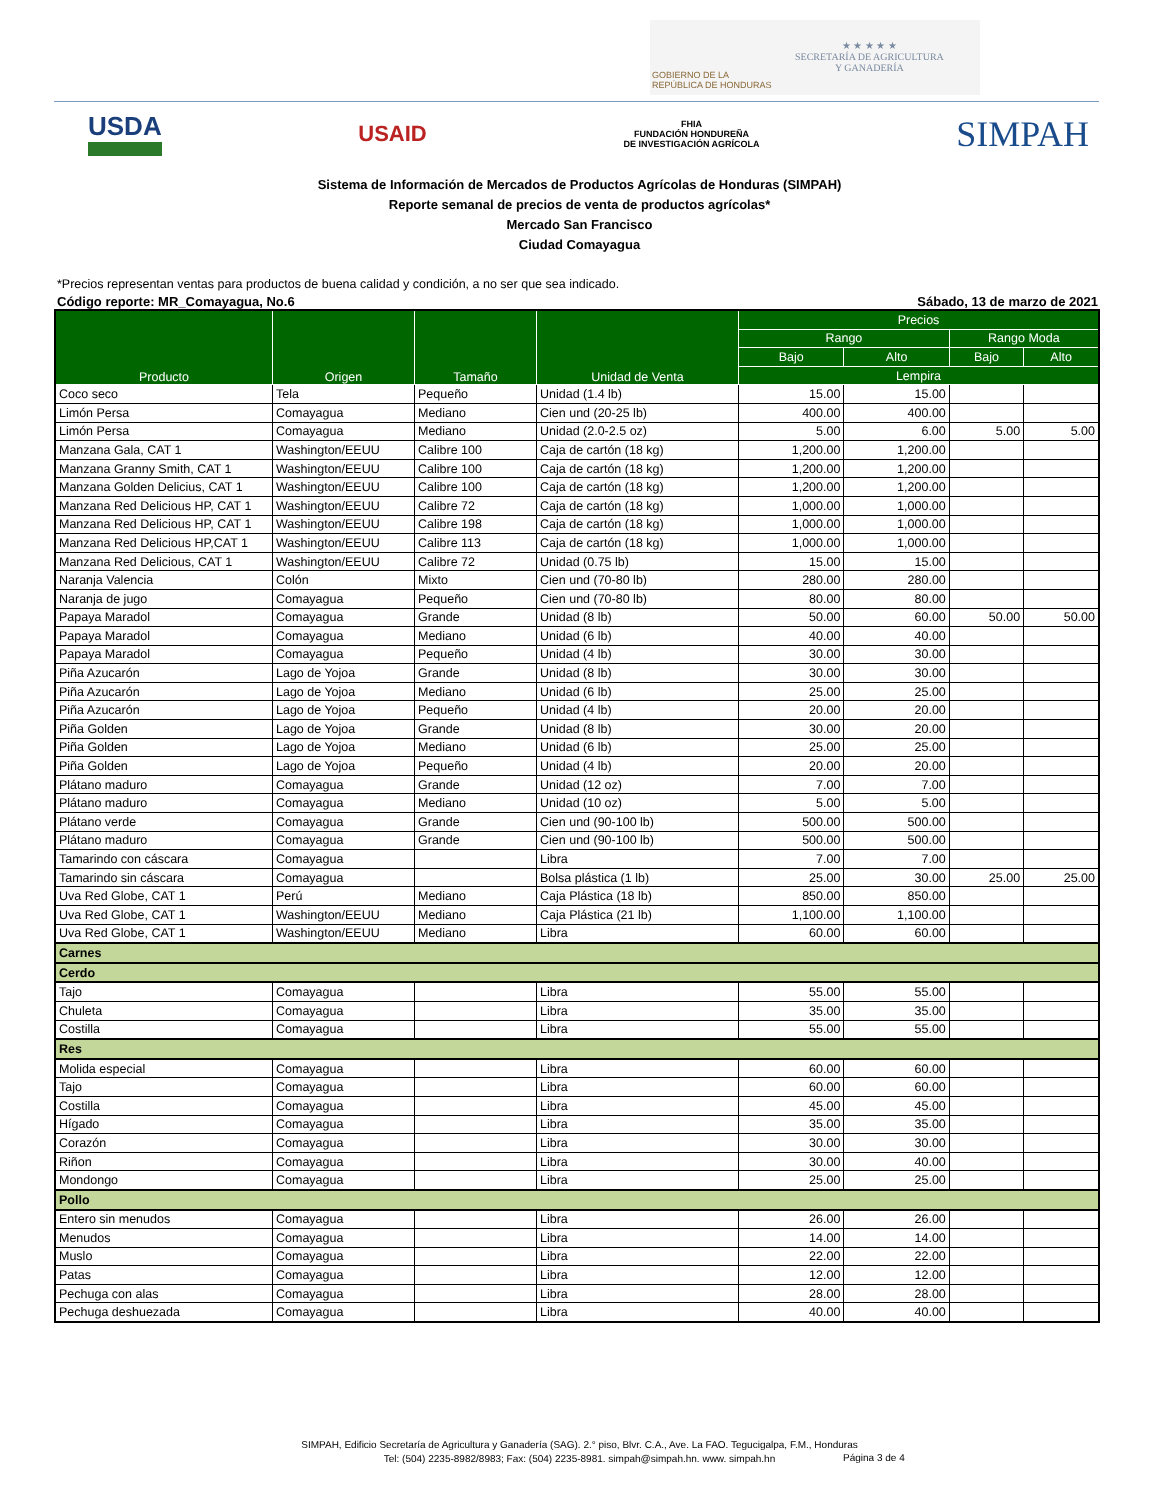GOBIERNO DE LA
REPÚBLICA DE HONDURAS
★ ★ ★ ★ ★
SECRETARÍA DE AGRICULTURA
Y GANADERÍA
USDA USAID FHIA
FUNDACIÓN HONDUREÑA
DE INVESTIGACIÓN AGRÍCOLA SIMPAH
Sistema de Información de Mercados de Productos Agrícolas de Honduras (SIMPAH)
Reporte semanal de precios de venta de productos agrícolas*
Mercado San Francisco
Ciudad Comayagua
*Precios representan ventas para productos de buena calidad y condición, a no ser que sea indicado.
Código reporte: MR_Comayagua, No.6 Sábado, 13 de marzo de 2021
| Producto | Origen | Tamaño | Unidad de Venta | Precios | | | |
| --- | --- | --- | --- | --- | --- | --- | --- |
| | | | | Rango | | Rango Moda | |
| | | | | Bajo | Alto | Bajo | Alto |
| | | | | Lempira | | | |
| Coco seco | Tela | Pequeño | Unidad (1.4 lb) | 15.00 | 15.00 | | |
| Limón Persa | Comayagua | Mediano | Cien und (20-25 lb) | 400.00 | 400.00 | | |
| Limón Persa | Comayagua | Mediano | Unidad (2.0-2.5 oz) | 5.00 | 6.00 | 5.00 | 5.00 |
| Manzana Gala, CAT 1 | Washington/EEUU | Calibre 100 | Caja de cartón (18 kg) | 1,200.00 | 1,200.00 | | |
| Manzana Granny Smith, CAT 1 | Washington/EEUU | Calibre 100 | Caja de cartón (18 kg) | 1,200.00 | 1,200.00 | | |
| Manzana Golden Delicius, CAT 1 | Washington/EEUU | Calibre 100 | Caja de cartón (18 kg) | 1,200.00 | 1,200.00 | | |
| Manzana Red Delicious HP, CAT 1 | Washington/EEUU | Calibre 72 | Caja de cartón (18 kg) | 1,000.00 | 1,000.00 | | |
| Manzana Red Delicious HP, CAT 1 | Washington/EEUU | Calibre 198 | Caja de cartón (18 kg) | 1,000.00 | 1,000.00 | | |
| Manzana Red Delicious HP,CAT 1 | Washington/EEUU | Calibre 113 | Caja de cartón (18 kg) | 1,000.00 | 1,000.00 | | |
| Manzana Red Delicious, CAT 1 | Washington/EEUU | Calibre 72 | Unidad (0.75 lb) | 15.00 | 15.00 | | |
| Naranja Valencia | Colón | Mixto | Cien und (70-80 lb) | 280.00 | 280.00 | | |
| Naranja de jugo | Comayagua | Pequeño | Cien und (70-80 lb) | 80.00 | 80.00 | | |
| Papaya Maradol | Comayagua | Grande | Unidad (8 lb) | 50.00 | 60.00 | 50.00 | 50.00 |
| Papaya Maradol | Comayagua | Mediano | Unidad (6 lb) | 40.00 | 40.00 | | |
| Papaya Maradol | Comayagua | Pequeño | Unidad (4 lb) | 30.00 | 30.00 | | |
| Piña Azucarón | Lago de Yojoa | Grande | Unidad (8 lb) | 30.00 | 30.00 | | |
| Piña Azucarón | Lago de Yojoa | Mediano | Unidad (6 lb) | 25.00 | 25.00 | | |
| Piña Azucarón | Lago de Yojoa | Pequeño | Unidad (4 lb) | 20.00 | 20.00 | | |
| Piña Golden | Lago de Yojoa | Grande | Unidad (8 lb) | 30.00 | 20.00 | | |
| Piña Golden | Lago de Yojoa | Mediano | Unidad (6 lb) | 25.00 | 25.00 | | |
| Piña Golden | Lago de Yojoa | Pequeño | Unidad (4 lb) | 20.00 | 20.00 | | |
| Plátano maduro | Comayagua | Grande | Unidad (12 oz) | 7.00 | 7.00 | | |
| Plátano maduro | Comayagua | Mediano | Unidad (10 oz) | 5.00 | 5.00 | | |
| Plátano verde | Comayagua | Grande | Cien und (90-100 lb) | 500.00 | 500.00 | | |
| Plátano maduro | Comayagua | Grande | Cien und (90-100 lb) | 500.00 | 500.00 | | |
| Tamarindo con cáscara | Comayagua | | Libra | 7.00 | 7.00 | | |
| Tamarindo sin cáscara | Comayagua | | Bolsa plástica (1 lb) | 25.00 | 30.00 | 25.00 | 25.00 |
| Uva Red Globe, CAT 1 | Perú | Mediano | Caja Plástica (18 lb) | 850.00 | 850.00 | | |
| Uva Red Globe, CAT 1 | Washington/EEUU | Mediano | Caja Plástica (21 lb) | 1,100.00 | 1,100.00 | | |
| Uva Red Globe, CAT 1 | Washington/EEUU | Mediano | Libra | 60.00 | 60.00 | | |
| Carnes | | | | | | | |
| Cerdo | | | | | | | |
| Tajo | Comayagua | | Libra | 55.00 | 55.00 | | |
| Chuleta | Comayagua | | Libra | 35.00 | 35.00 | | |
| Costilla | Comayagua | | Libra | 55.00 | 55.00 | | |
| Res | | | | | | | |
| Molida especial | Comayagua | | Libra | 60.00 | 60.00 | | |
| Tajo | Comayagua | | Libra | 60.00 | 60.00 | | |
| Costilla | Comayagua | | Libra | 45.00 | 45.00 | | |
| Hígado | Comayagua | | Libra | 35.00 | 35.00 | | |
| Corazón | Comayagua | | Libra | 30.00 | 30.00 | | |
| Riñon | Comayagua | | Libra | 30.00 | 40.00 | | |
| Mondongo | Comayagua | | Libra | 25.00 | 25.00 | | |
| Pollo | | | | | | | |
| Entero sin menudos | Comayagua | | Libra | 26.00 | 26.00 | | |
| Menudos | Comayagua | | Libra | 14.00 | 14.00 | | |
| Muslo | Comayagua | | Libra | 22.00 | 22.00 | | |
| Patas | Comayagua | | Libra | 12.00 | 12.00 | | |
| Pechuga con alas | Comayagua | | Libra | 28.00 | 28.00 | | |
| Pechuga deshuezada | Comayagua | | Libra | 40.00 | 40.00 | | |
SIMPAH, Edificio Secretaría de Agricultura y Ganadería (SAG). 2.° piso, Blvr. C.A., Ave. La FAO. Tegucigalpa, F.M., Honduras
Tel: (504) 2235-8982/8983; Fax: (504) 2235-8981. simpah@simpah.hn. www. simpah.hn
Página 3 de 4